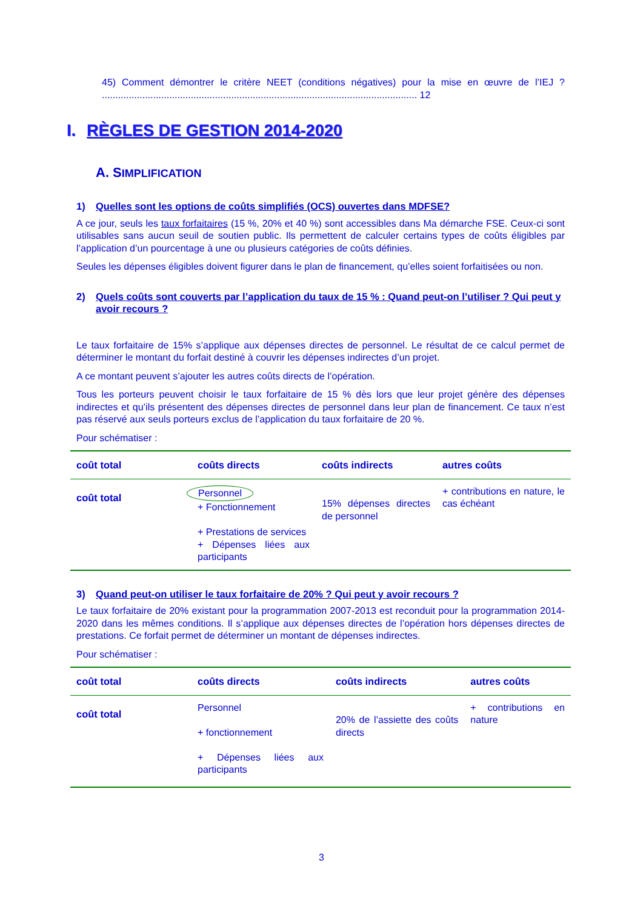45) Comment démontrer le critère NEET (conditions négatives) pour la mise en œuvre de l’IEJ ? ..................................................................................................................... 12
I. RÈGLES DE GESTION 2014-2020
A. SIMPLIFICATION
1) Quelles sont les options de coûts simplifiés (OCS) ouvertes dans MDFSE?
A ce jour, seuls les taux forfaitaires (15 %, 20% et 40 %) sont accessibles dans Ma démarche FSE. Ceux-ci sont utilisables sans aucun seuil de soutien public. Ils permettent de calculer certains types de coûts éligibles par l’application d’un pourcentage à une ou plusieurs catégories de coûts définies.
Seules les dépenses éligibles doivent figurer dans le plan de financement, qu’elles soient forfaitisées ou non.
2) Quels coûts sont couverts par l’application du taux de 15 % : Quand peut-on l’utiliser ? Qui peut y avoir recours ?
Le taux forfaitaire de 15% s’applique aux dépenses directes de personnel. Le résultat de ce calcul permet de déterminer le montant du forfait destiné à couvrir les dépenses indirectes d’un projet.
A ce montant peuvent s’ajouter les autres coûts directs de l’opération.
Tous les porteurs peuvent choisir le taux forfaitaire de 15 % dès lors que leur projet génère des dépenses indirectes et qu’ils présentent des dépenses directes de personnel dans leur plan de financement. Ce taux n’est pas réservé aux seuls porteurs exclus de l’application du taux forfaitaire de 20 %.
Pour schématiser :
| coût total | coûts directs | coûts indirects | autres coûts |
| --- | --- | --- | --- |
| coût total | Personnel + Fonctionnement + Prestations de services + Dépenses liées aux participants | 15% dépenses directes de personnel | + contributions en nature, le cas échéant |
3) Quand peut-on utiliser le taux forfaitaire de 20% ? Qui peut y avoir recours ?
Le taux forfaitaire de 20% existant pour la programmation 2007-2013 est reconduit pour la programmation 2014-2020 dans les mêmes conditions. Il s’applique aux dépenses directes de l’opération hors dépenses directes de prestations. Ce forfait permet de déterminer un montant de dépenses indirectes.
Pour schématiser :
| coût total | coûts directs | coûts indirects | autres coûts |
| --- | --- | --- | --- |
| coût total | Personnel + fonctionnement + Dépenses liées aux participants | 20% de l’assiette des coûts directs | + contributions en nature |
3